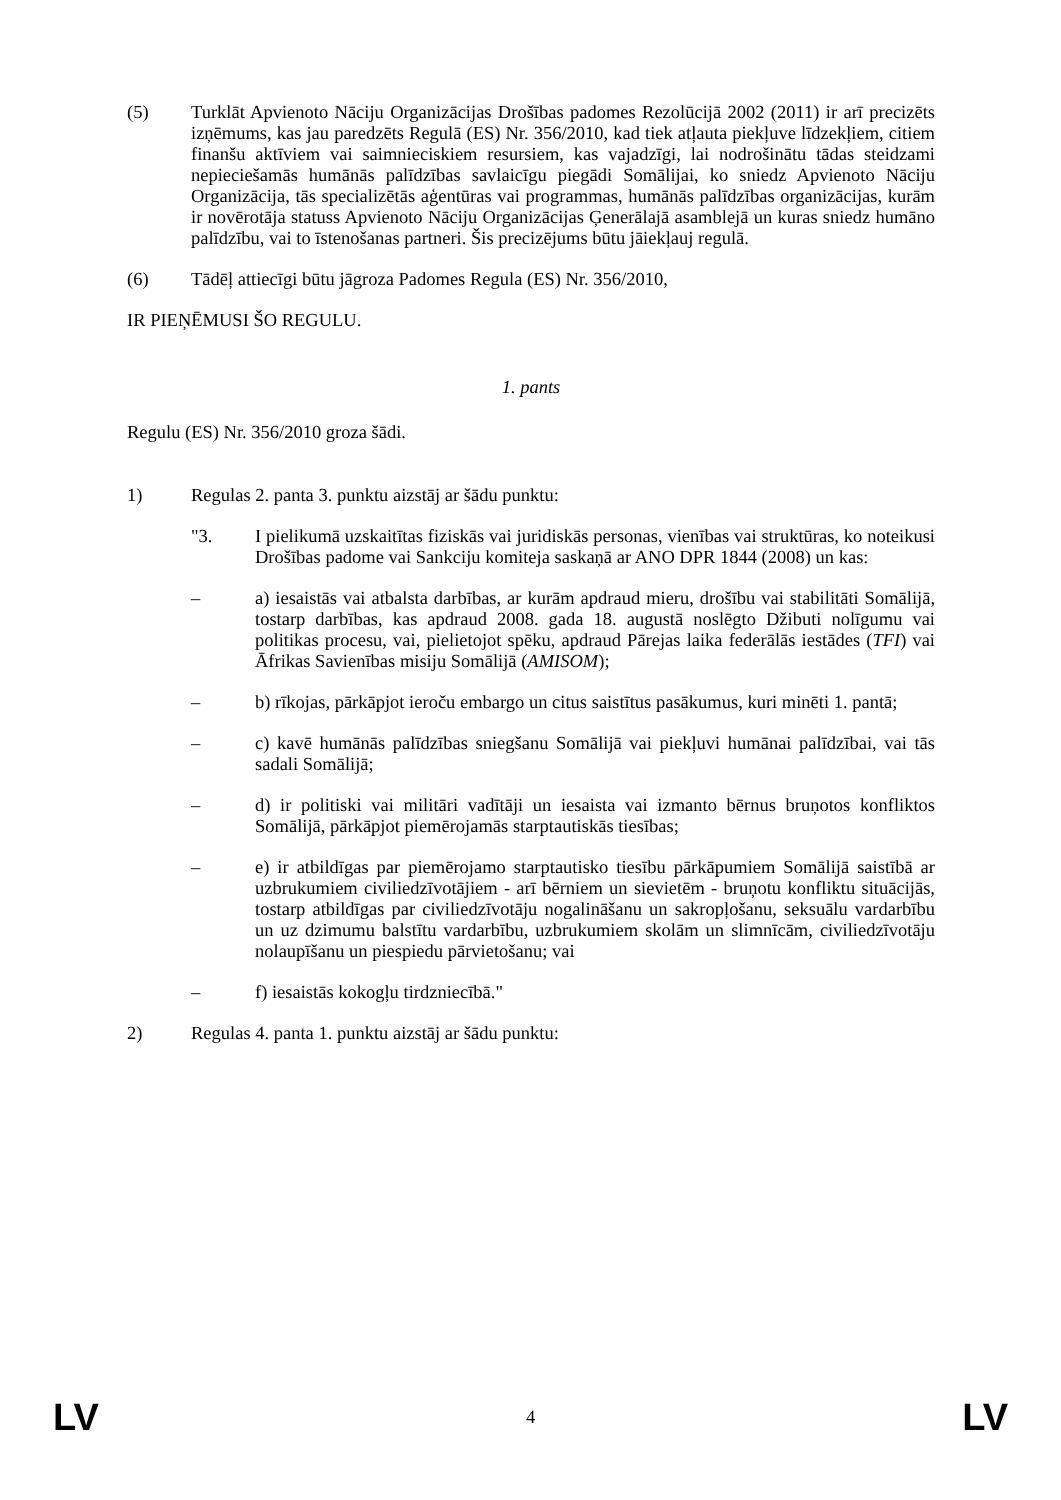(5) Turklāt Apvienoto Nāciju Organizācijas Drošības padomes Rezolūcijā 2002 (2011) ir arī precizēts izņēmums, kas jau paredzēts Regulā (ES) Nr. 356/2010, kad tiek atļauta piekļuve līdzekļiem, citiem finanšu aktīviem vai saimnieciskiem resursiem, kas vajadzīgi, lai nodrošinātu tādas steidzami nepieciešamās humānās palīdzības savlaicīgu piegādi Somālijai, ko sniedz Apvienoto Nāciju Organizācija, tās specializētās aģentūras vai programmas, humānās palīdzības organizācijas, kurām ir novērotāja statuss Apvienoto Nāciju Organizācijas Ģenerālajā asamblejā un kuras sniedz humāno palīdzību, vai to īstenošanas partneri. Šis precizējums būtu jāiekļauj regulā.
(6) Tādēļ attiecīgi būtu jāgroza Padomes Regula (ES) Nr. 356/2010,
IR PIEŅĒMUSI ŠO REGULU.
1. pants
Regulu (ES) Nr. 356/2010 groza šādi.
1) Regulas 2. panta 3. punktu aizstāj ar šādu punktu:
"3. I pielikumā uzskaitītas fiziskās vai juridiskās personas, vienības vai struktūras, ko noteikusi Drošības padome vai Sankciju komiteja saskaņā ar ANO DPR 1844 (2008) un kas:
– a) iesaistās vai atbalsta darbības, ar kurām apdraud mieru, drošību vai stabilitāti Somālijā, tostarp darbības, kas apdraud 2008. gada 18. augustā noslēgto Džibuti nolīgumu vai politikas procesu, vai, pielietojot spēku, apdraud Pārejas laika federālās iestādes (TFI) vai Āfrikas Savienības misiju Somālijā (AMISOM);
– b) rīkojas, pārkāpjot ieroču embargo un citus saistītus pasākumus, kuri minēti 1. pantā;
– c) kavē humānās palīdzības sniegšanu Somālijā vai piekļuvi humānai palīdzībai, vai tās sadali Somālijā;
– d) ir politiski vai militāri vadītāji un iesaista vai izmanto bērnus bruņotos konfliktos Somālijā, pārkāpjot piemērojamās starptautiskās tiesības;
– e) ir atbildīgas par piemērojamo starptautisko tiesību pārkāpumiem Somālijā saistībā ar uzbrukumiem civiliedzīvotājiem - arī bērniem un sievietēm - bruņotu konfliktu situācijās, tostarp atbildīgas par civiliedzīvotāju nogalināšanu un sakropļošanu, seksuālu vardarbību un uz dzimumu balstītu vardarbību, uzbrukumiem skolām un slimnīcām, civiliedzīvotāju nolaupīšanu un piespiedu pārvietošanu; vai
– f) iesaistās kokogļu tirdzniecībā."
2) Regulas 4. panta 1. punktu aizstāj ar šādu punktu:
LV 4 LV